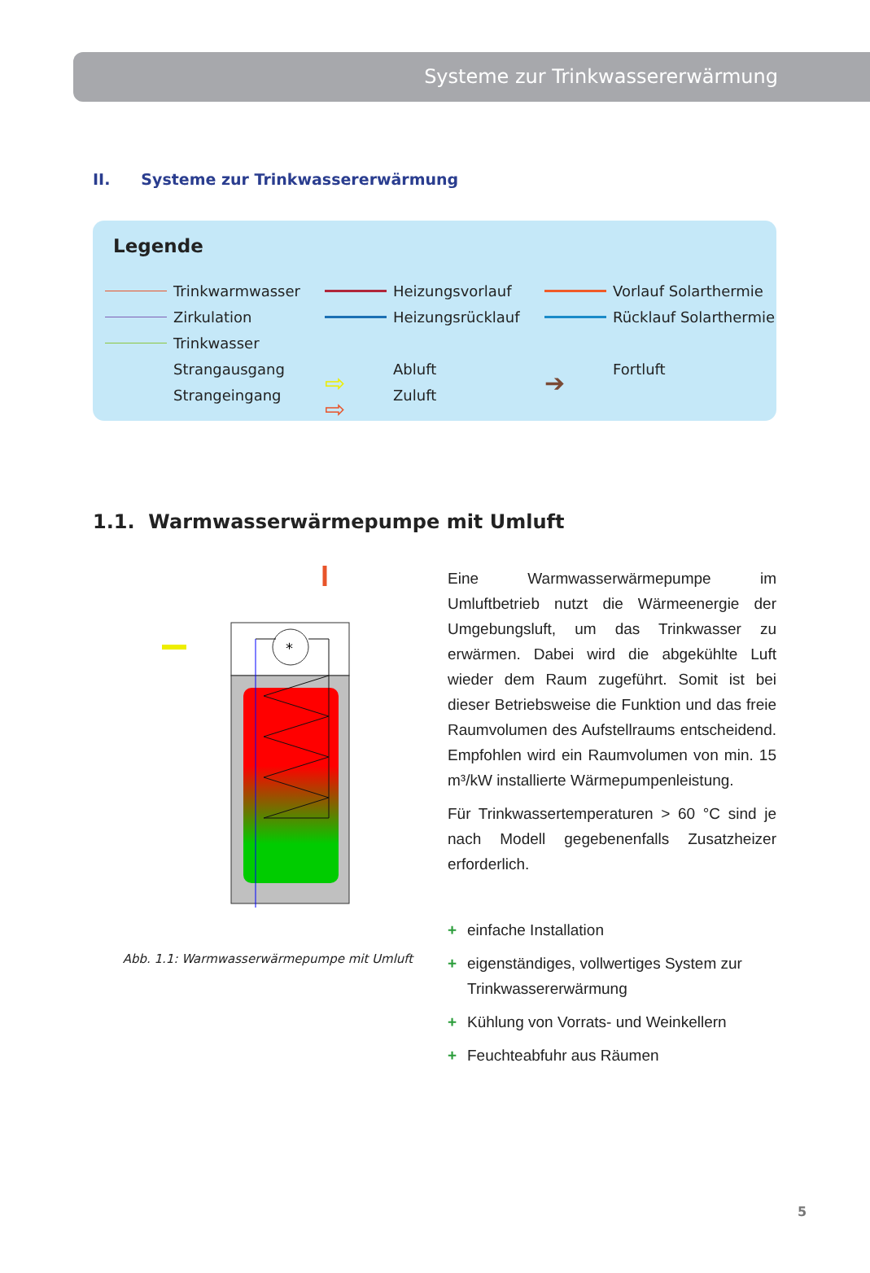Systeme zur Trinkwassererwärmung
II. Systeme zur Trinkwassererwärmung
Legende
Trinkwarmwasser
Heizungsvorlauf
Vorlauf Solarthermie
Zirkulation
Heizungsrücklauf
Rücklauf Solarthermie
Trinkwasser
Strangausgang
⇨ Abluft
➔ Fortluft
Strangeingang
⇨ Zuluft
1.1. Warmwasserwärmepumpe mit Umluft
*
Abb. 1.1: Warmwasserwärmepumpe mit Umluft
Eine Warmwasserwärmepumpe im Umluftbetrieb nutzt die Wärmeenergie der Umgebungsluft, um das Trinkwasser zu erwärmen. Dabei wird die abgekühlte Luft wieder dem Raum zugeführt. Somit ist bei dieser Betriebsweise die Funktion und das freie Raumvolumen des Aufstellraums entscheidend. Empfohlen wird ein Raumvolumen von min. 15 m³/kW installierte Wärmepumpenleistung.
Für Trinkwassertemperaturen > 60 °C sind je nach Modell gegebenenfalls Zusatzheizer erforderlich.
+ einfache Installation
+ eigenständiges, vollwertiges System zur Trinkwassererwärmung
+ Kühlung von Vorrats- und Weinkellern
+ Feuchteabfuhr aus Räumen
5